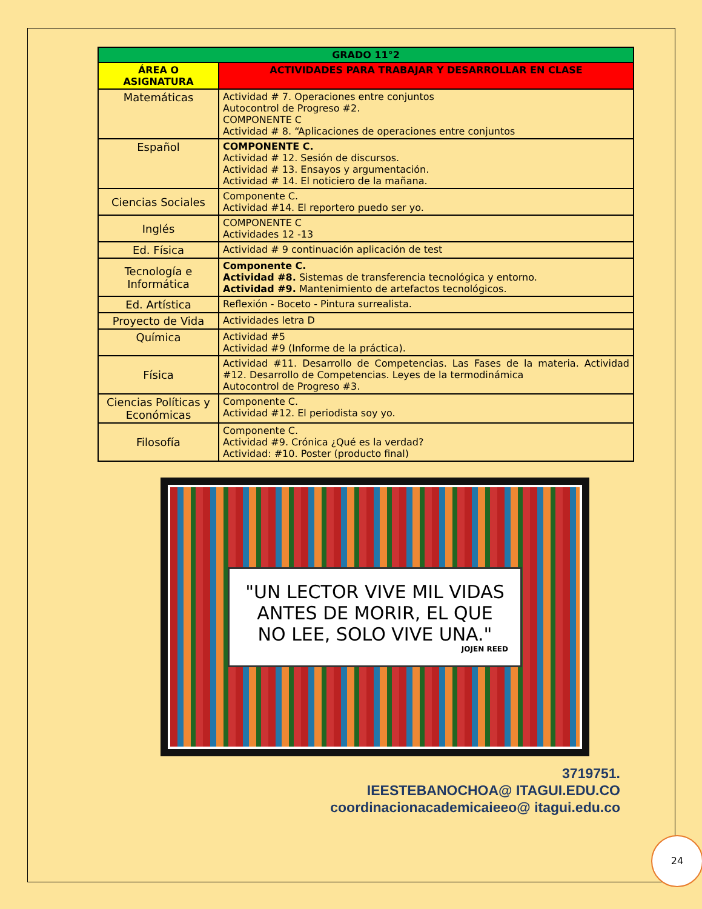| GRADO 11°2 | |
| --- | --- |
| ÁREA O ASIGNATURA | ACTIVIDADES PARA TRABAJAR Y DESARROLLAR EN CLASE |
| Matemáticas | Actividad # 7. Operaciones entre conjuntos Autocontrol de Progreso #2. COMPONENTE C Actividad # 8. “Aplicaciones de operaciones entre conjuntos |
| Español | COMPONENTE C. Actividad # 12. Sesión de discursos. Actividad # 13. Ensayos y argumentación. Actividad # 14. El noticiero de la mañana. |
| Ciencias Sociales | Componente C. Actividad #14. El reportero puedo ser yo. |
| Inglés | COMPONENTE C Actividades 12 -13 |
| Ed. Física | Actividad # 9 continuación aplicación de test |
| Tecnología e Informática | Componente C. Actividad #8. Sistemas de transferencia tecnológica y entorno. Actividad #9. Mantenimiento de artefactos tecnológicos. |
| Ed. Artística | Reflexión - Boceto - Pintura surrealista. |
| Proyecto de Vida | Actividades letra D |
| Química | Actividad #5 Actividad #9 (Informe de la práctica). |
| Física | Actividad #11. Desarrollo de Competencias. Las Fases de la materia. Actividad #12. Desarrollo de Competencias. Leyes de la termodinámica Autocontrol de Progreso #3. |
| Ciencias Políticas y Económicas | Componente C. Actividad #12. El periodista soy yo. |
| Filosofía | Componente C. Actividad #9. Crónica ¿Qué es la verdad? Actividad: #10. Poster (producto final) |
"UN LECTOR VIVE MIL VIDAS ANTES DE MORIR, EL QUE NO LEE, SOLO VIVE UNA."
JOJEN REED
3719751.
IEESTEBANOCHOA@ ITAGUI.EDU.CO
coordinacionacademicaieeo@ itagui.edu.co
24